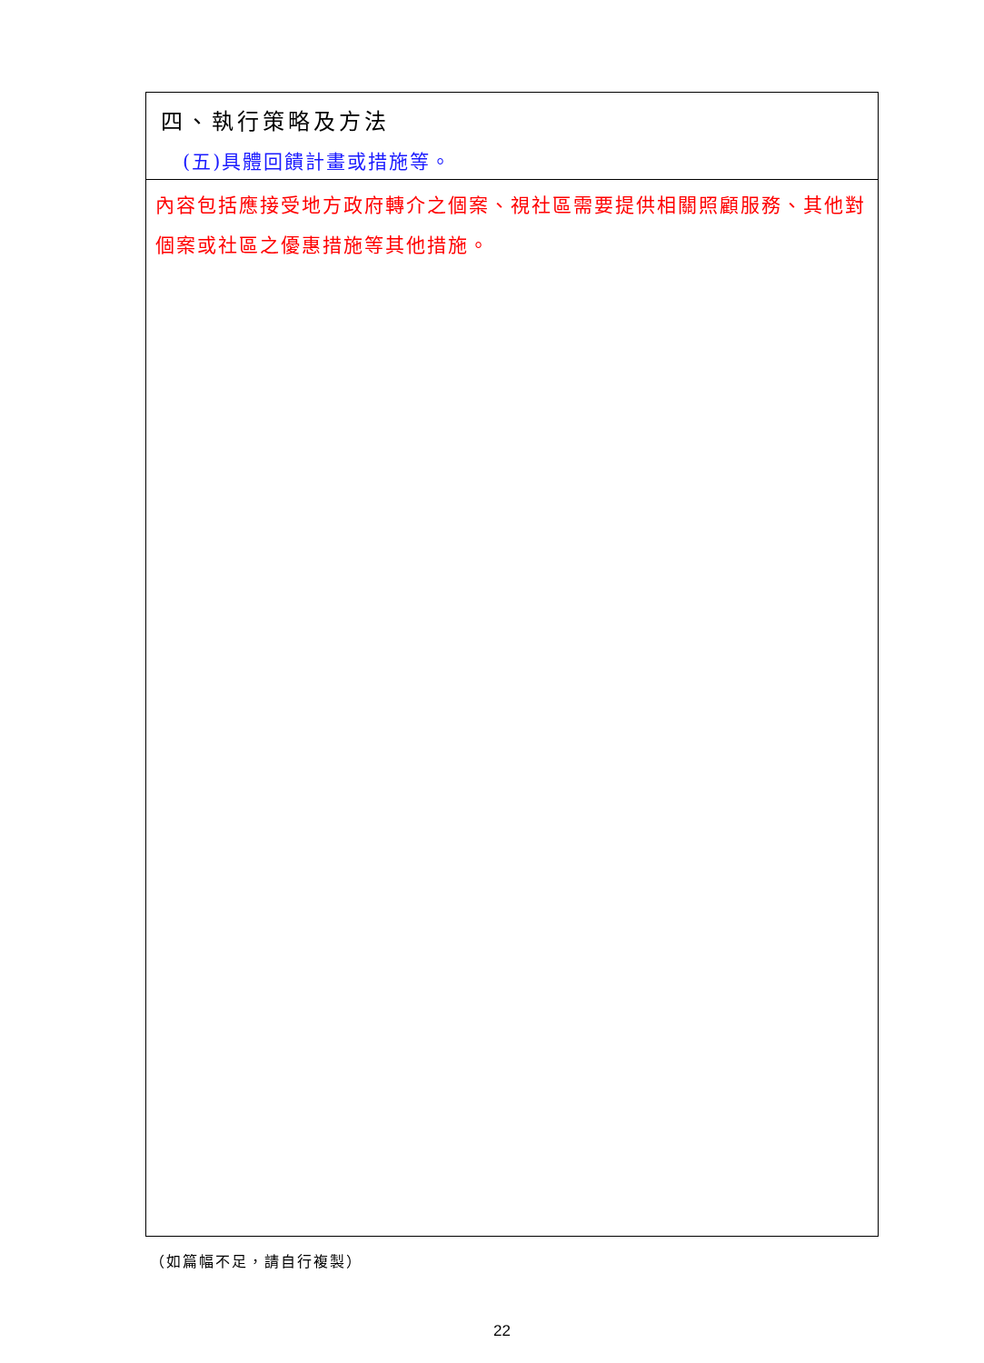| 四、執行策略及方法 (五)具體回饋計畫或措施等。 |
| 內容包括應接受地方政府轉介之個案、視社區需要提供相關照顧服務、其他對個案或社區之優惠措施等其他措施。 |
（如篇幅不足，請自行複製）
22